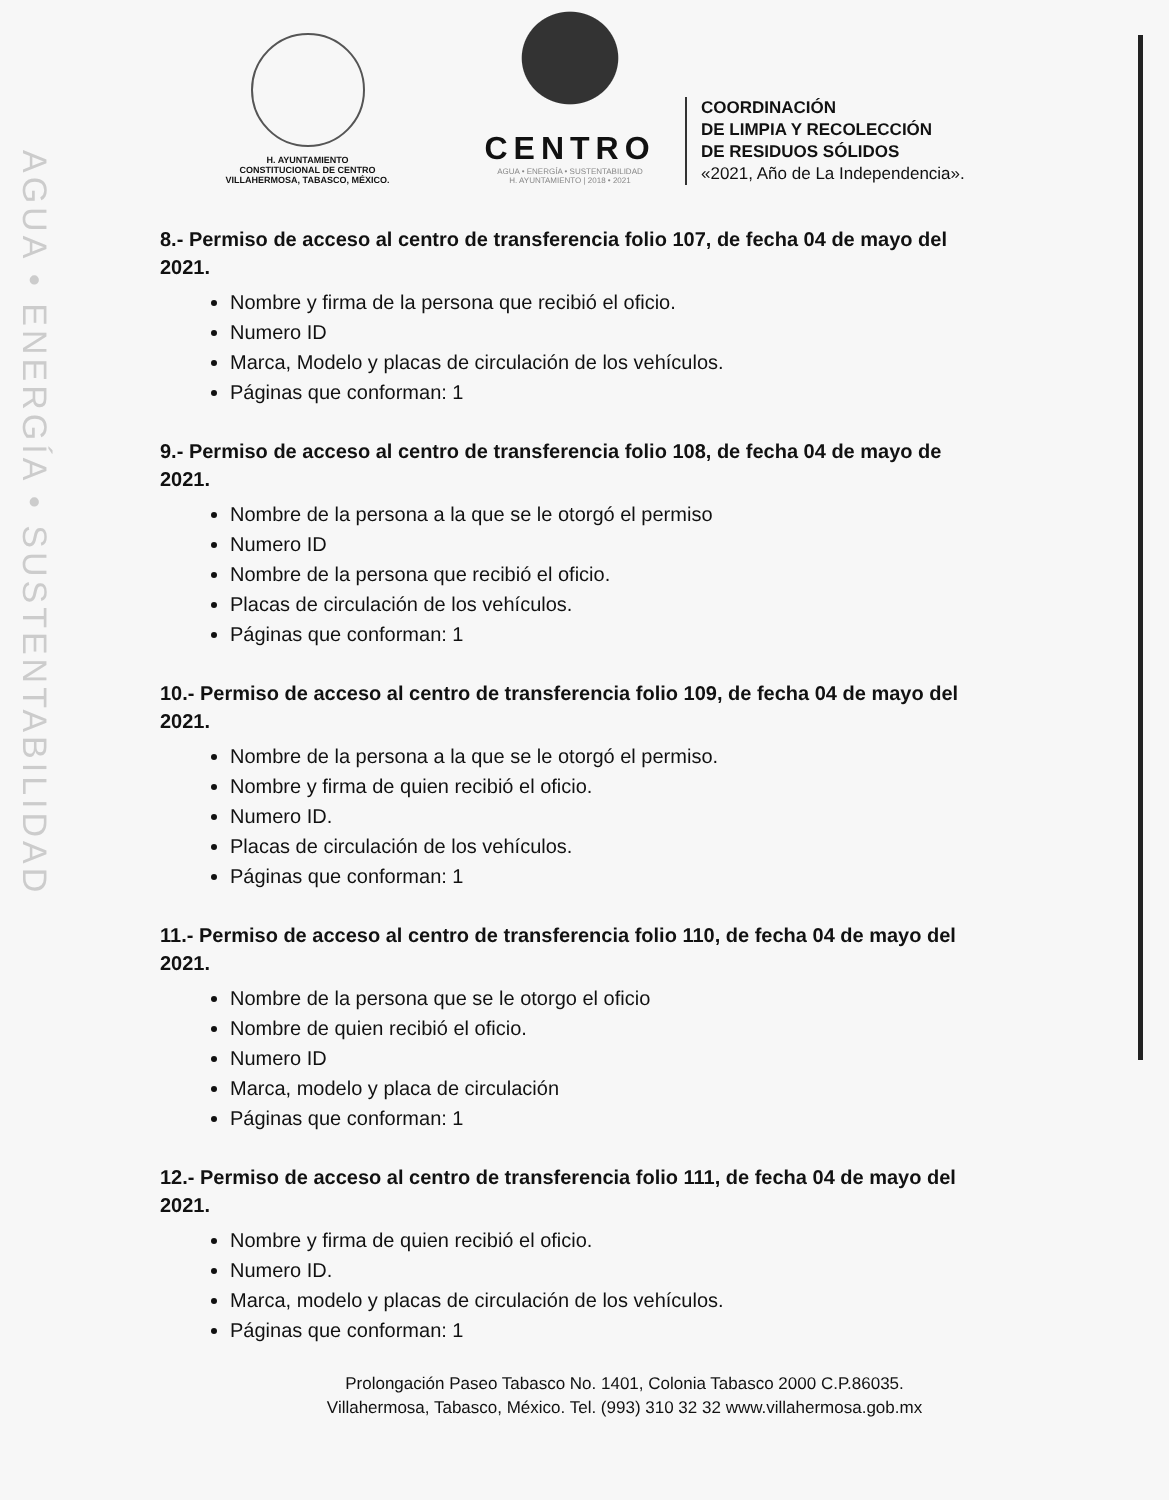AGUA • ENERGÍA • SUSTENTABILIDAD
H. AYUNTAMIENTO
CONSTITUCIONAL DE CENTRO
VILLAHERMOSA, TABASCO, MÉXICO.
CENTRO
AGUA • ENERGÍA • SUSTENTABILIDAD
H. AYUNTAMIENTO | 2018 • 2021
COORDINACIÓN
DE LIMPIA Y RECOLECCIÓN
DE RESIDUOS SÓLIDOS
«2021, Año de La Independencia».
8.- Permiso de acceso al centro de transferencia folio 107, de fecha 04 de mayo del 2021.
Nombre y firma de la persona que recibió el oficio.
Numero ID
Marca, Modelo y placas de circulación de los vehículos.
Páginas que conforman: 1
9.- Permiso de acceso al centro de transferencia folio 108, de fecha 04 de mayo de 2021.
Nombre de la persona a la que se le otorgó el permiso
Numero ID
Nombre de la persona que recibió el oficio.
Placas de circulación de los vehículos.
Páginas que conforman: 1
10.- Permiso de acceso al centro de transferencia folio 109, de fecha 04 de mayo del 2021.
Nombre de la persona a la que se le otorgó el permiso.
Nombre y firma de quien recibió el oficio.
Numero ID.
Placas de circulación de los vehículos.
Páginas que conforman: 1
11.- Permiso de acceso al centro de transferencia folio 110, de fecha 04 de mayo del 2021.
Nombre de la persona que se le otorgo el oficio
Nombre de quien recibió el oficio.
Numero ID
Marca, modelo y placa de circulación
Páginas que conforman: 1
12.- Permiso de acceso al centro de transferencia folio 111, de fecha 04 de mayo del 2021.
Nombre y firma de quien recibió el oficio.
Numero ID.
Marca, modelo y placas de circulación de los vehículos.
Páginas que conforman: 1
Prolongación Paseo Tabasco No. 1401, Colonia Tabasco 2000 C.P.86035.
Villahermosa, Tabasco, México. Tel. (993) 310 32 32 www.villahermosa.gob.mx